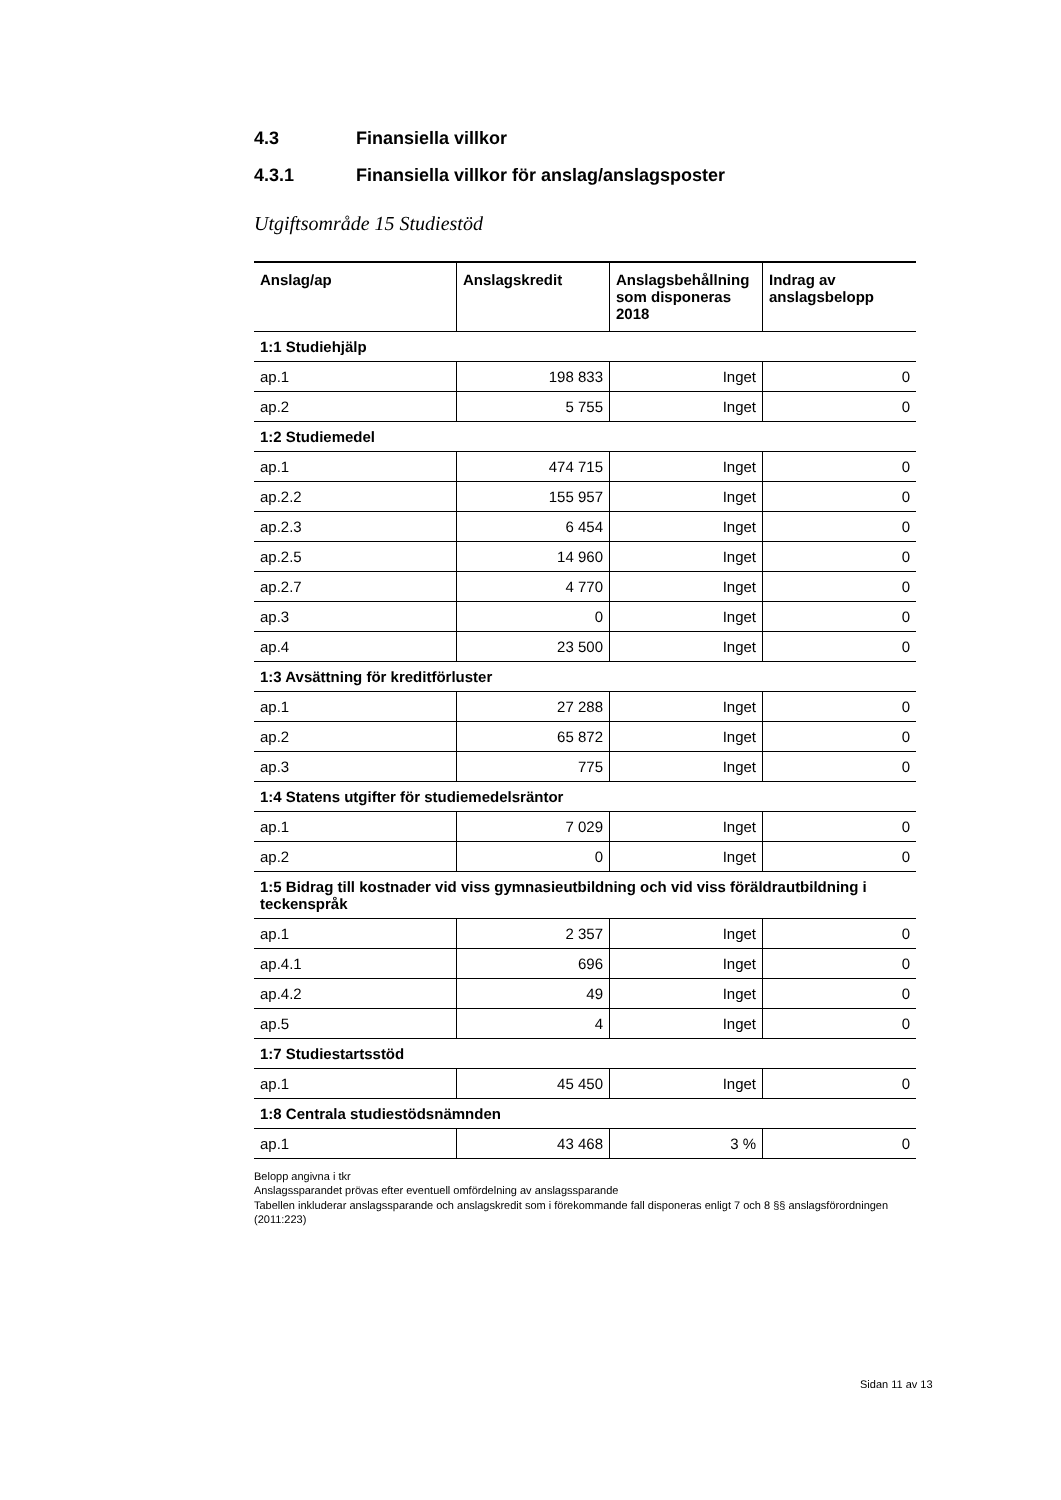4.3 Finansiella villkor
4.3.1 Finansiella villkor för anslag/anslagsposter
Utgiftsområde 15 Studiestöd
| Anslag/ap | Anslagskredit | Anslagsbehållning som disponeras 2018 | Indrag av anslagsbelopp |
| --- | --- | --- | --- |
| 1:1 Studiehjälp | | | |
| ap.1 | 198 833 | Inget | 0 |
| ap.2 | 5 755 | Inget | 0 |
| 1:2 Studiemedel | | | |
| ap.1 | 474 715 | Inget | 0 |
| ap.2.2 | 155 957 | Inget | 0 |
| ap.2.3 | 6 454 | Inget | 0 |
| ap.2.5 | 14 960 | Inget | 0 |
| ap.2.7 | 4 770 | Inget | 0 |
| ap.3 | 0 | Inget | 0 |
| ap.4 | 23 500 | Inget | 0 |
| 1:3 Avsättning för kreditförluster | | | |
| ap.1 | 27 288 | Inget | 0 |
| ap.2 | 65 872 | Inget | 0 |
| ap.3 | 775 | Inget | 0 |
| 1:4 Statens utgifter för studiemedelsräntor | | | |
| ap.1 | 7 029 | Inget | 0 |
| ap.2 | 0 | Inget | 0 |
| 1:5 Bidrag till kostnader vid viss gymnasieutbildning och vid viss föräldrautbildning i teckenspråk | | | |
| ap.1 | 2 357 | Inget | 0 |
| ap.4.1 | 696 | Inget | 0 |
| ap.4.2 | 49 | Inget | 0 |
| ap.5 | 4 | Inget | 0 |
| 1:7 Studiestartsstöd | | | |
| ap.1 | 45 450 | Inget | 0 |
| 1:8 Centrala studiestödsnämnden | | | |
| ap.1 | 43 468 | 3 % | 0 |
Belopp angivna i tkr
Anslagssparandet prövas efter eventuell omfördelning av anslagssparande
Tabellen inkluderar anslagssparande och anslagskredit som i förekommande fall disponeras enligt 7 och 8 §§ anslagsförordningen (2011:223)
Sidan 11 av 13